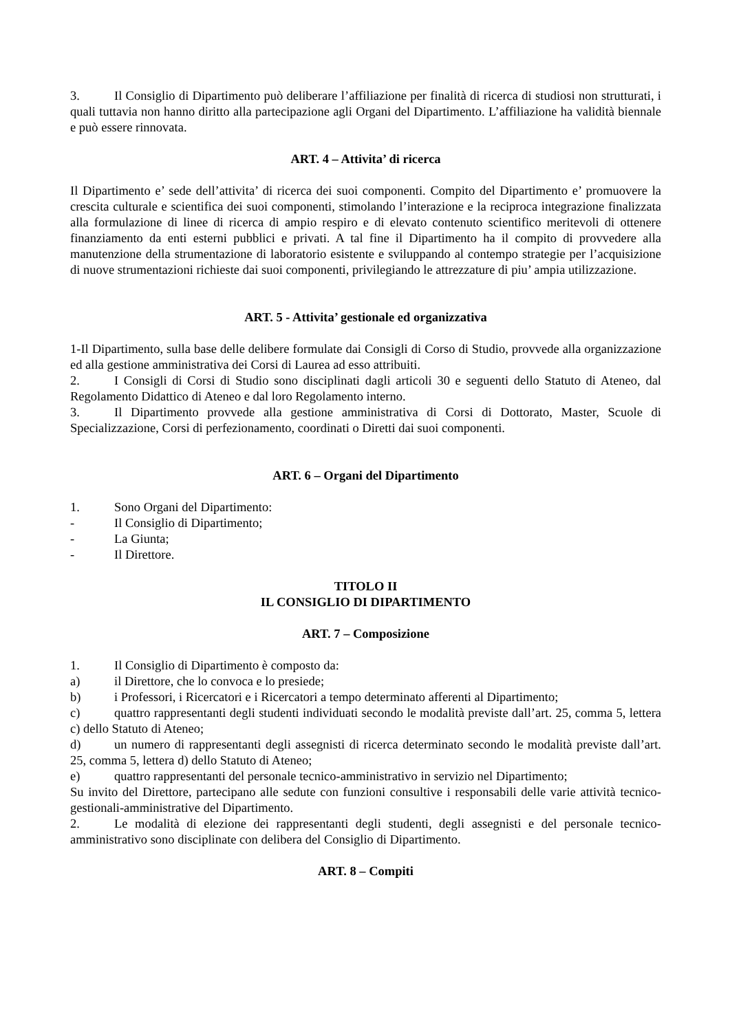3. Il Consiglio di Dipartimento può deliberare l’affiliazione per finalità di ricerca di studiosi non strutturati, i quali tuttavia non hanno diritto alla partecipazione agli Organi del Dipartimento. L’affiliazione ha validità biennale e può essere rinnovata.
ART. 4 – Attivita’ di ricerca
Il Dipartimento e’ sede dell’attivita’ di ricerca dei suoi componenti. Compito del Dipartimento e’ promuovere la crescita culturale e scientifica dei suoi componenti, stimolando l’interazione e la reciproca integrazione finalizzata alla formulazione di linee di ricerca di ampio respiro e di elevato contenuto scientifico meritevoli di ottenere finanziamento da enti esterni pubblici e privati. A tal fine il Dipartimento ha il compito di provvedere alla manutenzione della strumentazione di laboratorio esistente e sviluppando al contempo strategie per l’acquisizione di nuove strumentazioni richieste dai suoi componenti, privilegiando le attrezzature di piu’ ampia utilizzazione.
ART. 5 - Attivita’ gestionale ed organizzativa
1-Il Dipartimento, sulla base delle delibere formulate dai Consigli di Corso di Studio, provvede alla organizzazione ed alla gestione amministrativa dei Corsi di Laurea ad esso attribuiti.
2. I Consigli di Corsi di Studio sono disciplinati dagli articoli 30 e seguenti dello Statuto di Ateneo, dal Regolamento Didattico di Ateneo e dal loro Regolamento interno.
3. Il Dipartimento provvede alla gestione amministrativa di Corsi di Dottorato, Master, Scuole di Specializzazione, Corsi di perfezionamento, coordinati o Diretti dai suoi componenti.
ART. 6 – Organi del Dipartimento
1. Sono Organi del Dipartimento:
- Il Consiglio di Dipartimento;
- La Giunta;
- Il Direttore.
TITOLO II
IL CONSIGLIO DI DIPARTIMENTO
ART. 7 – Composizione
1. Il Consiglio di Dipartimento è composto da:
a) il Direttore, che lo convoca e lo presiede;
b) i Professori, i Ricercatori e i Ricercatori a tempo determinato afferenti al Dipartimento;
c) quattro rappresentanti degli studenti individuati secondo le modalità previste dall’art. 25, comma 5, lettera c) dello Statuto di Ateneo;
d) un numero di rappresentanti degli assegnisti di ricerca determinato secondo le modalità previste dall’art. 25, comma 5, lettera d) dello Statuto di Ateneo;
e) quattro rappresentanti del personale tecnico-amministrativo in servizio nel Dipartimento;
Su invito del Direttore, partecipano alle sedute con funzioni consultive i responsabili delle varie attività tecnico-gestionali-amministrative del Dipartimento.
2. Le modalità di elezione dei rappresentanti degli studenti, degli assegnisti e del personale tecnico-amministrativo sono disciplinate con delibera del Consiglio di Dipartimento.
ART. 8 – Compiti